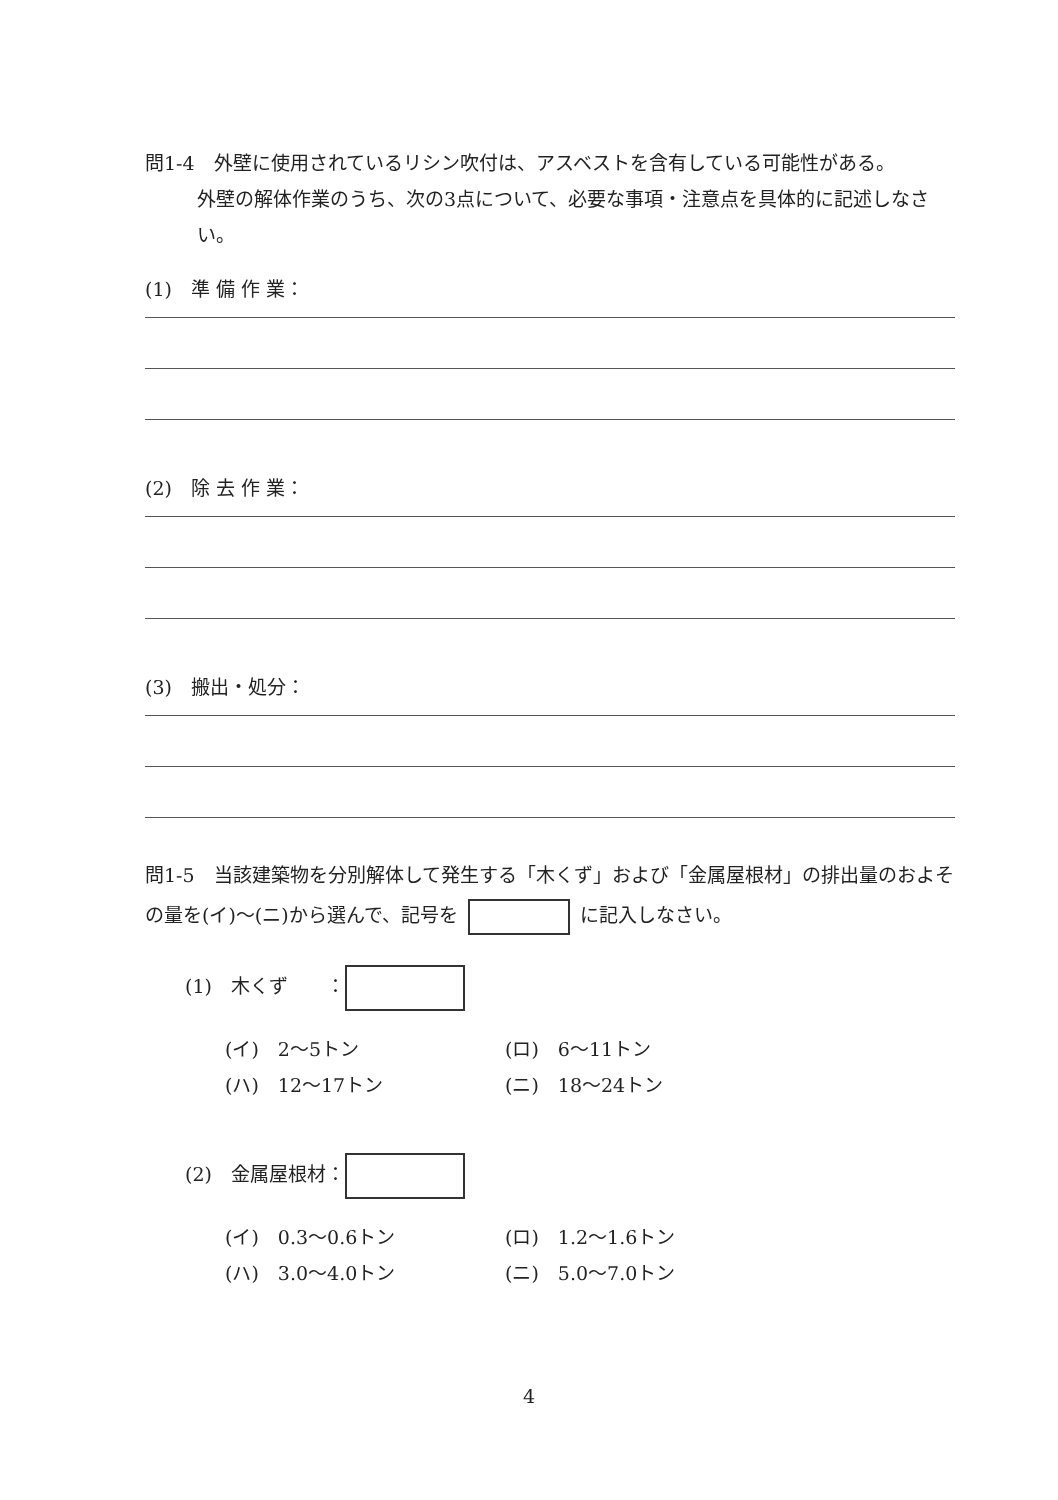問1-4　外壁に使用されているリシン吹付は、アスベストを含有している可能性がある。
外壁の解体作業のうち、次の3点について、必要な事項・注意点を具体的に記述しなさい。
(1)　準 備 作 業：
(2)　除 去 作 業：
(3)　搬出・処分：
問1-5　当該建築物を分別解体して発生する「木くず」および「金属屋根材」の排出量のおよその量を(イ)～(ニ)から選んで、記号を に記入しなさい。
(1)　木くず　　：
(イ)　2～5トン (ロ)　6～11トン
(ハ)　12～17トン (ニ)　18～24トン
(2)　金属屋根材：
(イ)　0.3～0.6トン (ロ)　1.2～1.6トン
(ハ)　3.0～4.0トン (ニ)　5.0～7.0トン
4